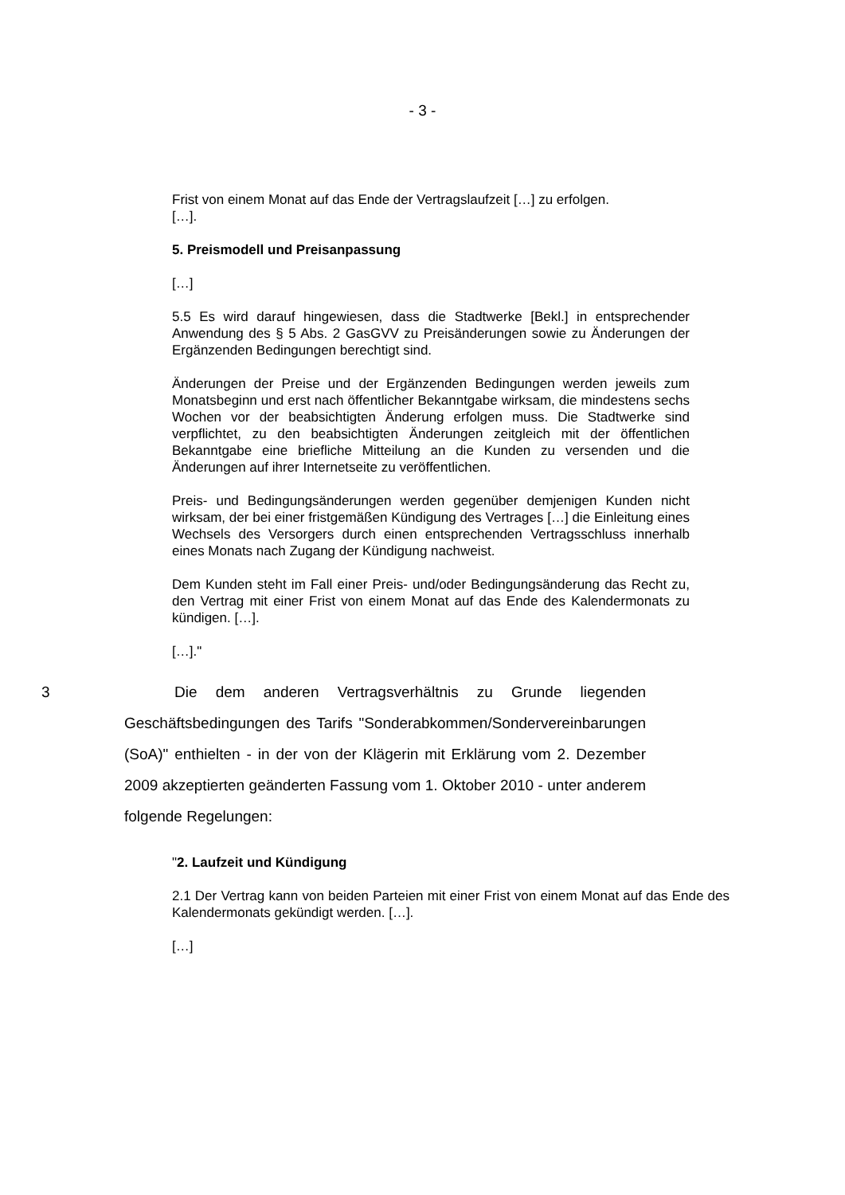- 3 -
Frist von einem Monat auf das Ende der Vertragslaufzeit […] zu erfolgen.
[…].
5. Preismodell und Preisanpassung
[…]
5.5 Es wird darauf hingewiesen, dass die Stadtwerke [Bekl.] in entsprechender Anwendung des § 5 Abs. 2 GasGVV zu Preisänderungen sowie zu Änderungen der Ergänzenden Bedingungen berechtigt sind.
Änderungen der Preise und der Ergänzenden Bedingungen werden jeweils zum Monatsbeginn und erst nach öffentlicher Bekanntgabe wirksam, die mindestens sechs Wochen vor der beabsichtigten Änderung erfolgen muss. Die Stadtwerke sind verpflichtet, zu den beabsichtigten Änderungen zeitgleich mit der öffentlichen Bekanntgabe eine briefliche Mitteilung an die Kunden zu versenden und die Änderungen auf ihrer Internetseite zu veröffentlichen.
Preis- und Bedingungsänderungen werden gegenüber demjenigen Kunden nicht wirksam, der bei einer fristgemäßen Kündigung des Vertrages […] die Einleitung eines Wechsels des Versorgers durch einen entsprechenden Vertragsschluss innerhalb eines Monats nach Zugang der Kündigung nachweist.
Dem Kunden steht im Fall einer Preis- und/oder Bedingungsänderung das Recht zu, den Vertrag mit einer Frist von einem Monat auf das Ende des Kalendermonats zu kündigen. […].
[…]."
3 Die dem anderen Vertragsverhältnis zu Grunde liegenden Geschäftsbedingungen des Tarifs "Sonderabkommen/Sondervereinbarungen (SoA)" enthielten - in der von der Klägerin mit Erklärung vom 2. Dezember 2009 akzeptierten geänderten Fassung vom 1. Oktober 2010 - unter anderem folgende Regelungen:
"2. Laufzeit und Kündigung
2.1 Der Vertrag kann von beiden Parteien mit einer Frist von einem Monat auf das Ende des Kalendermonats gekündigt werden. […].
[…]